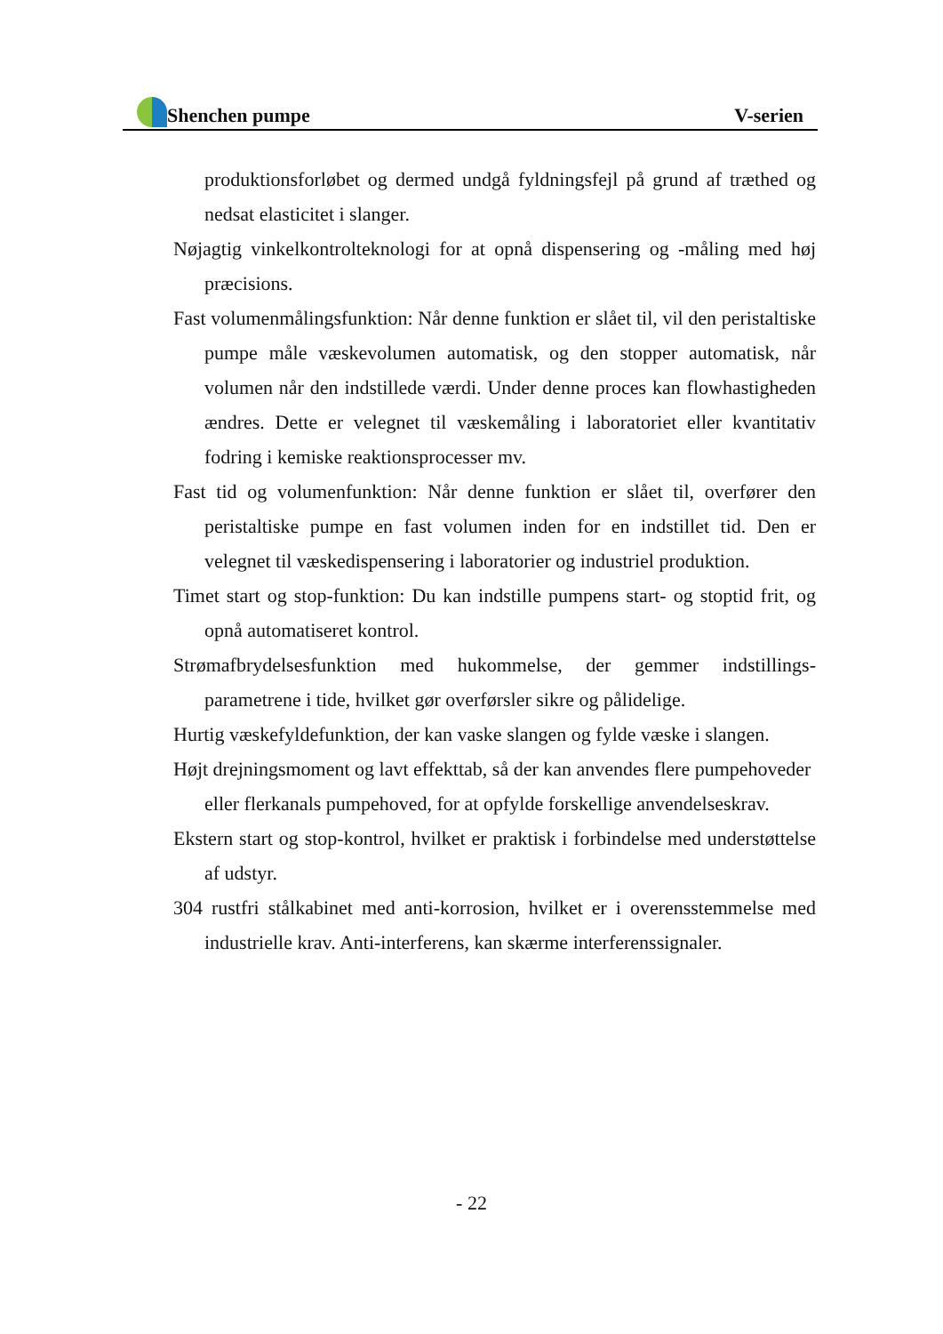Shenchen pumpe V-serien
produktionsforløbet og dermed undgå fyldningsfejl på grund af træthed og nedsat elasticitet i slanger.
Nøjagtig vinkelkontrolteknologi for at opnå dispensering og -måling med høj præcisions.
Fast volumenmålingsfunktion: Når denne funktion er slået til, vil den peristaltiske pumpe måle væskevolumen automatisk, og den stopper automatisk, når volumen når den indstillede værdi. Under denne proces kan flowhastigheden ændres. Dette er velegnet til væskemåling i laboratoriet eller kvantitativ fodring i kemiske reaktionsprocesser mv.
Fast tid og volumenfunktion: Når denne funktion er slået til, overfører den peristaltiske pumpe en fast volumen inden for en indstillet tid. Den er velegnet til væskedispensering i laboratorier og industriel produktion.
Timet start og stop-funktion: Du kan indstille pumpens start- og stoptid frit, og opnå automatiseret kontrol.
Strømafbrydelsesfunktion med hukommelse, der gemmer indstillings-parametrene i tide, hvilket gør overførsler sikre og pålidelige.
Hurtig væskefyldefunktion, der kan vaske slangen og fylde væske i slangen.
Højt drejningsmoment og lavt effekttab, så der kan anvendes flere pumpehoveder eller flerkanals pumpehoved, for at opfylde forskellige anvendelseskrav.
Ekstern start og stop-kontrol, hvilket er praktisk i forbindelse med understøttelse af udstyr.
304 rustfri stålkabinet med anti-korrosion, hvilket er i overensstemmelse med industrielle krav. Anti-interferens, kan skærme interferenssignaler.
- 22